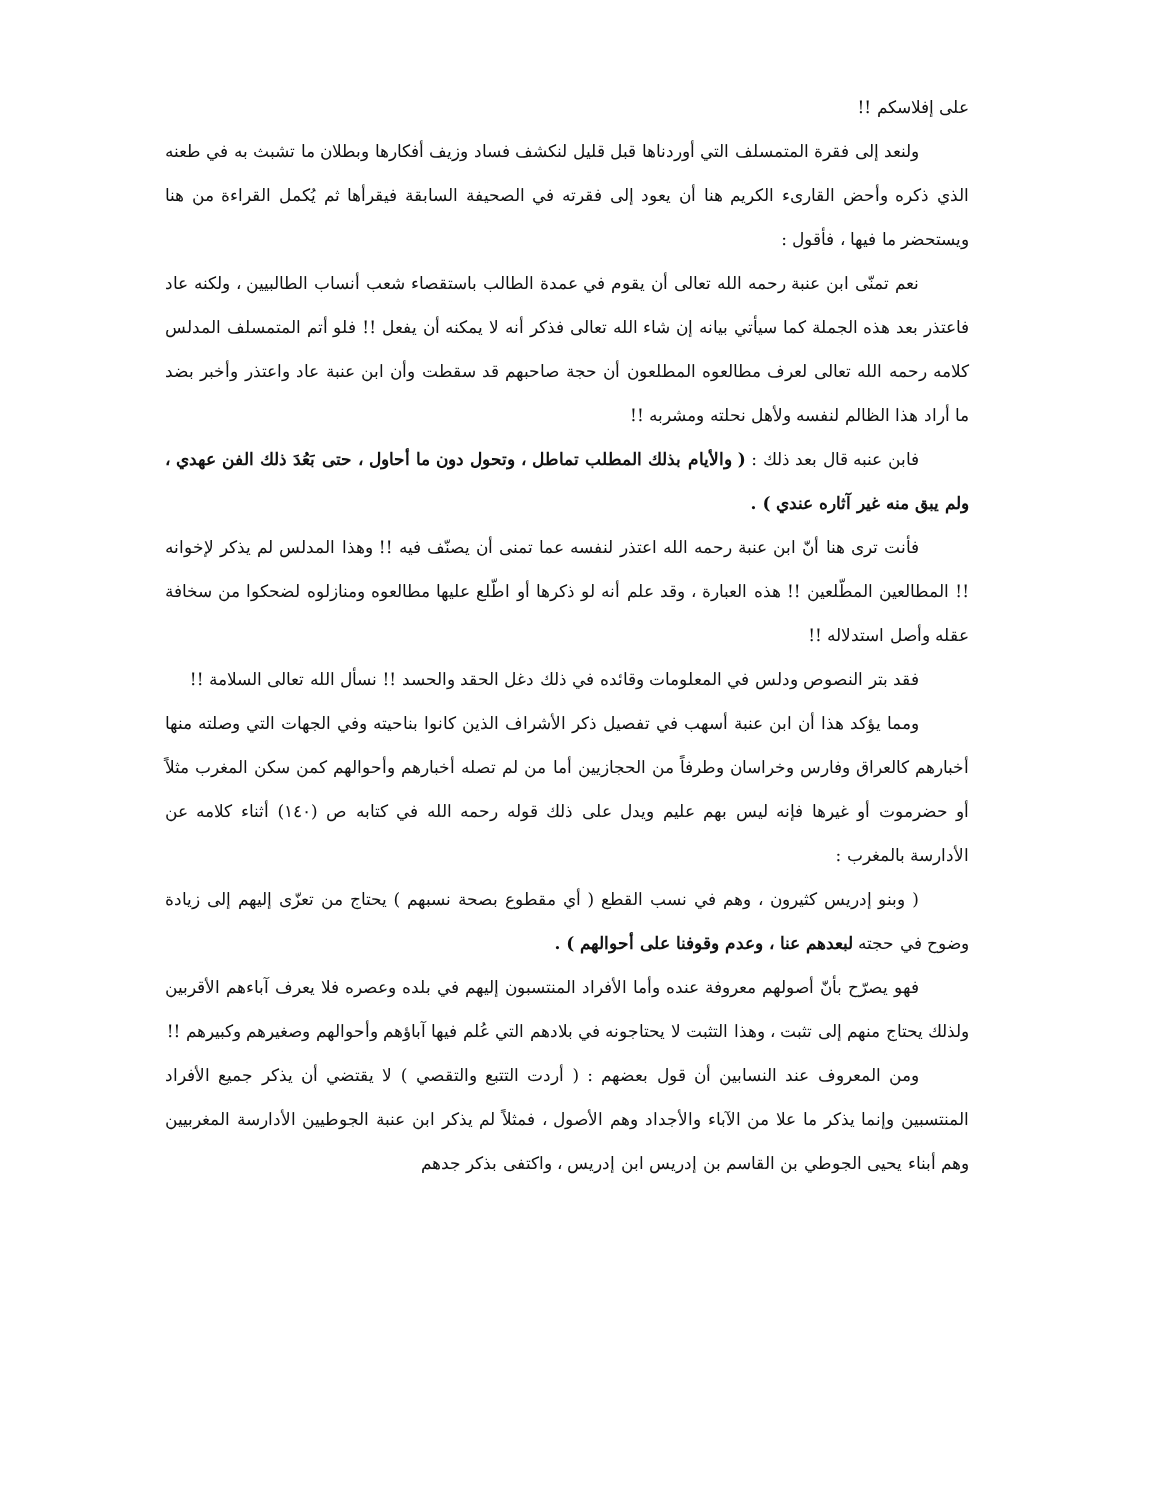على إفلاسكم !!
ولنعد إلى فقرة المتمسلف التي أوردناها قبل قليل لنكشف فساد وزيف أفكارها وبطلان ما تشبث به في طعنه الذي ذكره وأحض القارىء الكريم هنا أن يعود إلى فقرته في الصحيفة السابقة فيقرأها ثم يُكمل القراءة من هنا ويستحضر ما فيها ، فأقول :
نعم تمنّى ابن عنبة رحمه الله تعالى أن يقوم في عمدة الطالب باستقصاء شعب أنساب الطالبيين ، ولكنه عاد فاعتذر بعد هذه الجملة كما سيأتي بيانه إن شاء الله تعالى فذكر أنه لا يمكنه أن يفعل !! فلو أتم المتمسلف المدلس كلامه رحمه الله تعالى لعرف مطالعوه المطلعون أن حجة صاحبهم قد سقطت وأن ابن عنبة عاد واعتذر وأخبر بضد ما أراد هذا الظالم لنفسه ولأهل نحلته ومشربه !!
فابن عنبه قال بعد ذلك : ( والأيام بذلك المطلب تماطل ، وتحول دون ما أحاول ، حتى بَعُدَ ذلك الفن عهدي ، ولم يبق منه غير آثاره عندي ) .
فأنت ترى هنا أنّ ابن عنبة رحمه الله اعتذر لنفسه عما تمنى أن يصنّف فيه !! وهذا المدلس لم يذكر لإخوانه !! المطالعين المطّلعين !! هذه العبارة ، وقد علم أنه لو ذكرها أو اطّلع عليها مطالعوه ومنازلوه لضحكوا من سخافة عقله وأصل استدلاله !!
فقد بتر النصوص ودلس في المعلومات وقائده في ذلك دغل الحقد والحسد !! نسأل الله تعالى السلامة !!
ومما يؤكد هذا أن ابن عنبة أسهب في تفصيل ذكر الأشراف الذين كانوا بناحيته وفي الجهات التي وصلته منها أخبارهم كالعراق وفارس وخراسان وطرفاً من الحجازيين أما من لم تصله أخبارهم وأحوالهم كمن سكن المغرب مثلاً أو حضرموت أو غيرها فإنه ليس بهم عليم ويدل على ذلك قوله رحمه الله في كتابه ص (١٤٠) أثناء كلامه عن الأدارسة بالمغرب :
( وبنو إدريس كثيرون ، وهم في نسب القطع ( أي مقطوع بصحة نسبهم ) يحتاج من تعزّى إليهم إلى زيادة وضوح في حجته لبعدهم عنا ، وعدم وقوفنا على أحوالهم ) .
فهو يصرّح بأنّ أصولهم معروفة عنده وأما الأفراد المنتسبون إليهم في بلده وعصره فلا يعرف آباءهم الأقربين ولذلك يحتاج منهم إلى تثبت ، وهذا التثبت لا يحتاجونه في بلادهم التي عُلم فيها آباؤهم وأحوالهم وصغيرهم وكبيرهم !!
ومن المعروف عند النسابين أن قول بعضهم : ( أردت التتبع والتقصي ) لا يقتضي أن يذكر جميع الأفراد المنتسبين وإنما يذكر ما علا من الآباء والأجداد وهم الأصول ، فمثلاً لم يذكر ابن عنبة الجوطيين الأدارسة المغربيين وهم أبناء يحيى الجوطي بن القاسم بن إدريس ابن إدريس ، واكتفى بذكر جدهم